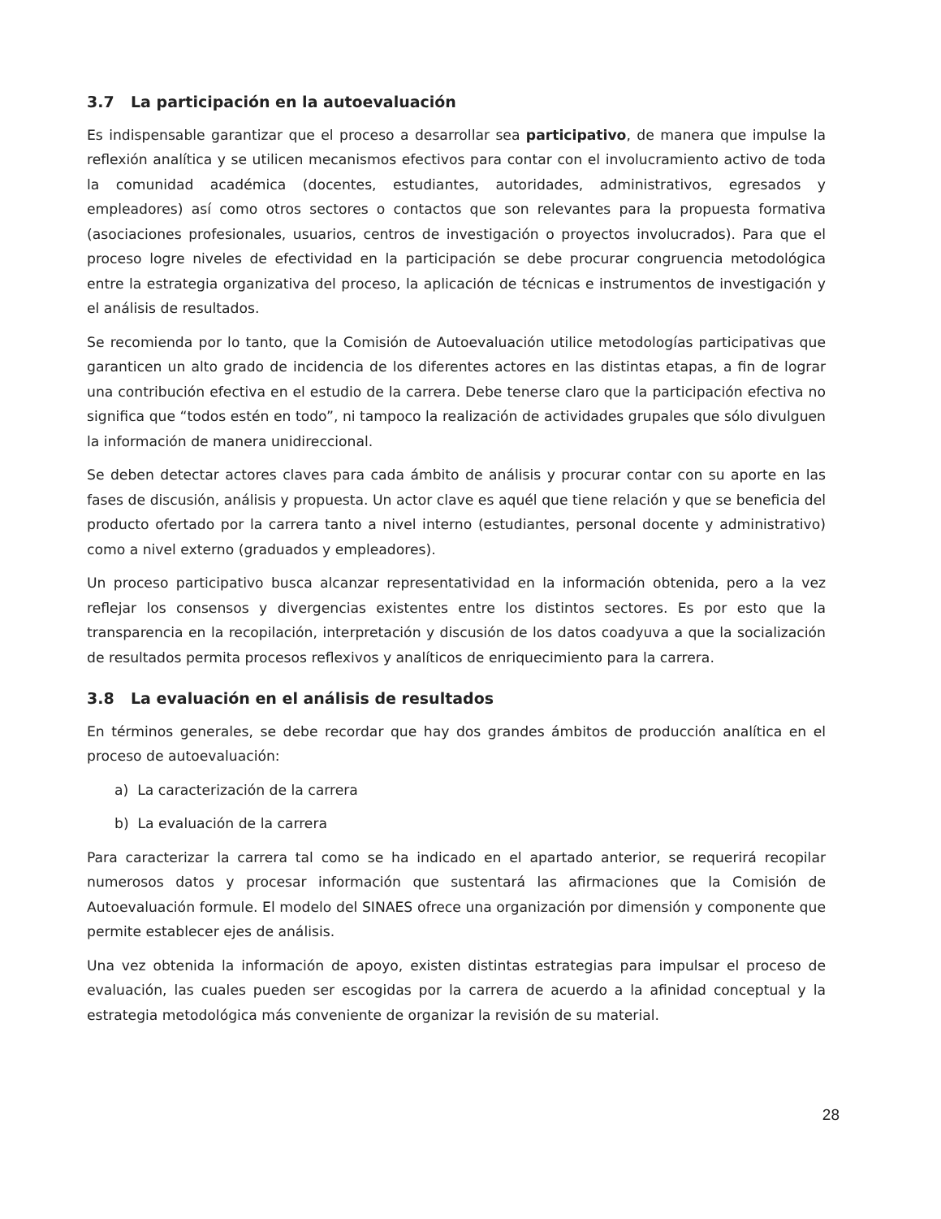3.7 La participación en la autoevaluación
Es indispensable garantizar que el proceso a desarrollar sea participativo, de manera que impulse la reflexión analítica y se utilicen mecanismos efectivos para contar con el involucramiento activo de toda la comunidad académica (docentes, estudiantes, autoridades, administrativos, egresados y empleadores) así como otros sectores o contactos que son relevantes para la propuesta formativa (asociaciones profesionales, usuarios, centros de investigación o proyectos involucrados). Para que el proceso logre niveles de efectividad en la participación se debe procurar congruencia metodológica entre la estrategia organizativa del proceso, la aplicación de técnicas e instrumentos de investigación y el análisis de resultados.
Se recomienda por lo tanto, que la Comisión de Autoevaluación utilice metodologías participativas que garanticen un alto grado de incidencia de los diferentes actores en las distintas etapas, a fin de lograr una contribución efectiva en el estudio de la carrera. Debe tenerse claro que la participación efectiva no significa que “todos estén en todo”, ni tampoco la realización de actividades grupales que sólo divulguen la información de manera unidireccional.
Se deben detectar actores claves para cada ámbito de análisis y procurar contar con su aporte en las fases de discusión, análisis y propuesta. Un actor clave es aquél que tiene relación y que se beneficia del producto ofertado por la carrera tanto a nivel interno (estudiantes, personal docente y administrativo) como a nivel externo (graduados y empleadores).
Un proceso participativo busca alcanzar representatividad en la información obtenida, pero a la vez reflejar los consensos y divergencias existentes entre los distintos sectores. Es por esto que la transparencia en la recopilación, interpretación y discusión de los datos coadyuva a que la socialización de resultados permita procesos reflexivos y analíticos de enriquecimiento para la carrera.
3.8 La evaluación en el análisis de resultados
En términos generales, se debe recordar que hay dos grandes ámbitos de producción analítica en el proceso de autoevaluación:
a) La caracterización de la carrera
b) La evaluación de la carrera
Para caracterizar la carrera tal como se ha indicado en el apartado anterior, se requerirá recopilar numerosos datos y procesar información que sustentará las afirmaciones que la Comisión de Autoevaluación formule. El modelo del SINAES ofrece una organización por dimensión y componente que permite establecer ejes de análisis.
Una vez obtenida la información de apoyo, existen distintas estrategias para impulsar el proceso de evaluación, las cuales pueden ser escogidas por la carrera de acuerdo a la afinidad conceptual y la estrategia metodológica más conveniente de organizar la revisión de su material.
28